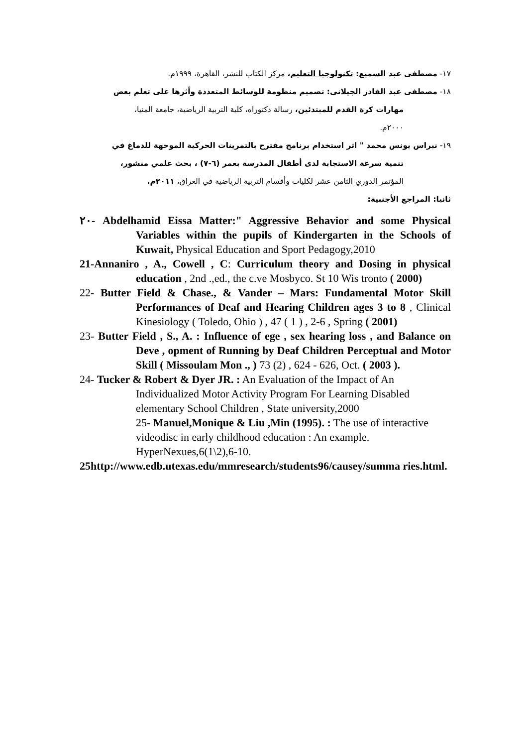١٧- مصطفى عبد السميع: تكنولوجيا التعليم، مركز الكتاب للنشر، القاهرة، ١٩٩٩م.
١٨- مصطفى عبد القادر الجيلانى: تصميم منظومة للوسائط المتعددة وأثرها على تعلم بعض
مهارات كرة القدم للمبتدئين، رسالة دكتوراه، كلية التربية الرياضية، جامعة المنيا،
٢٠٠٠م.
١٩- نبراس يونس محمد " اثر استخدام برنامج مقترح بالتمرينات الحركية الموجهة للدماغ في
تنمية سرعة الاستجابة لدى أطفال المدرسة بعمر (٦-٧) ، بحث علمي منشور،
المؤتمر الدوري الثامن عشر لكليات وأقسام التربية الرياضية في العراق، ٢٠١١م.
ثانيا: المراجع الأجنبية:
٢٠- Abdelhamid Eissa Matter:" Aggressive Behavior and some Physical Variables within the pupils of Kindergarten in the Schools of Kuwait, Physical Education and Sport Pedagogy,2010
21-Annaniro , A., Cowell , C: Curriculum theory and Dosing in physical education , 2nd .,ed., the c.ve Mosbyco. St 10 Wis tronto ( 2000)
22- Butter Field & Chase., & Vander – Mars: Fundamental Motor Skill Performances of Deaf and Hearing Children ages 3 to 8 , Clinical Kinesiology ( Toledo, Ohio ) , 47 ( 1 ) , 2-6 , Spring ( 2001)
23- Butter Field , S., A. : Influence of ege , sex hearing loss , and Balance on Deve , opment of Running by Deaf Children Perceptual and Motor Skill ( Missoulam Mon ., ) 73 (2) , 624 - 626, Oct. ( 2003 ).
24- Tucker & Robert & Dyer JR. : An Evaluation of the Impact of An Individualized Motor Activity Program For Learning Disabled elementary School Children , State university,2000
25- Manuel,Monique & Liu ,Min (1995). : The use of interactive videodisc in early childhood education : An example. HyperNexues,6(1\2),6-10.
25http://www.edb.utexas.edu/mmresearch/students96/causey/summa ries.html.